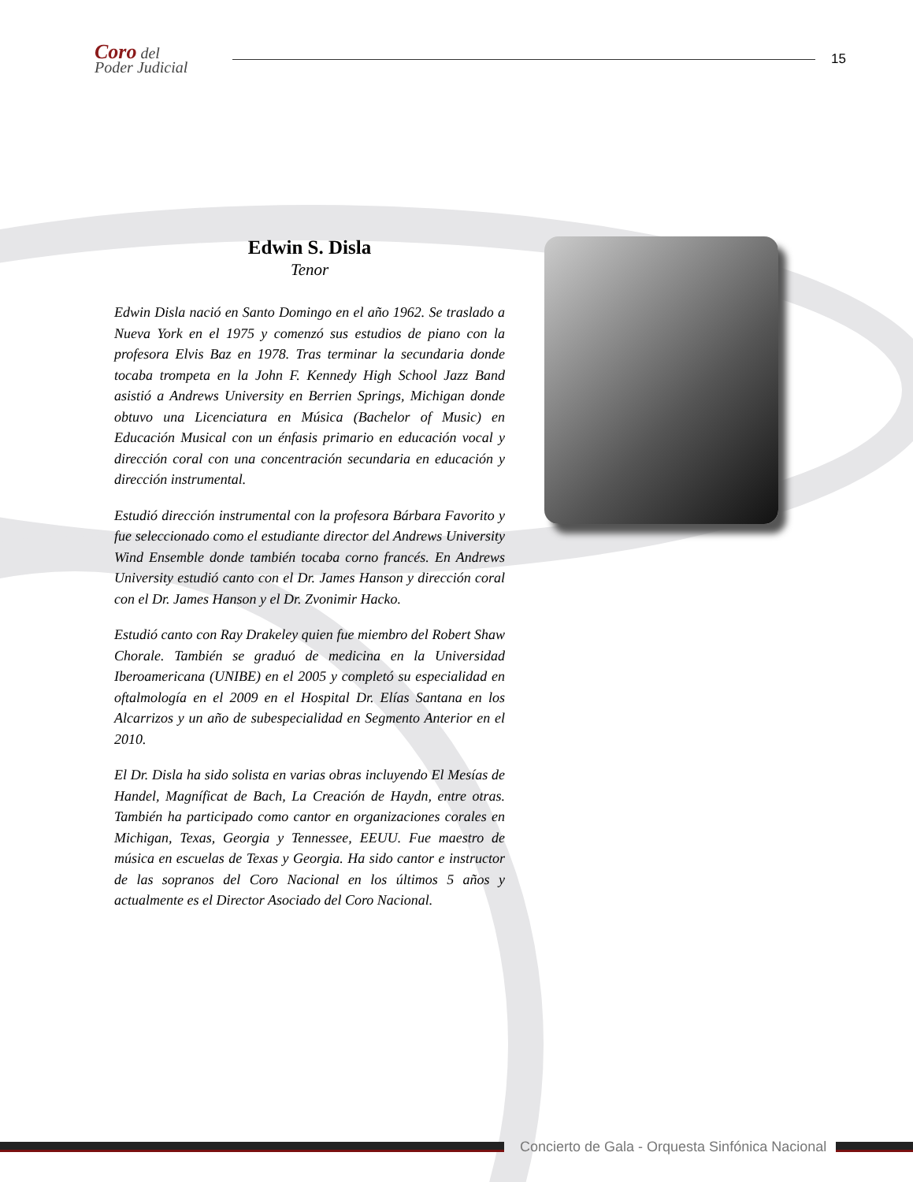Coro del
Poder Judicial
15
Edwin S. Disla
Tenor
Edwin Disla nació en Santo Domingo en el año 1962. Se traslado a Nueva York en el 1975 y comenzó sus estudios de piano con la profesora Elvis Baz en 1978. Tras terminar la secundaria donde tocaba trompeta en la John F. Kennedy High School Jazz Band asistió a Andrews University en Berrien Springs, Michigan donde obtuvo una Licenciatura en Música (Bachelor of Music) en Educación Musical con un énfasis primario en educación vocal y dirección coral con una concentración secundaria en educación y dirección instrumental.
Estudió dirección instrumental con la profesora Bárbara Favorito y fue seleccionado como el estudiante director del Andrews University Wind Ensemble donde también tocaba corno francés. En Andrews University estudió canto con el Dr. James Hanson y dirección coral con el Dr. James Hanson y el Dr. Zvonimir Hacko.
Estudió canto con Ray Drakeley quien fue miembro del Robert Shaw Chorale. También se graduó de medicina en la Universidad Iberoamericana (UNIBE) en el 2005 y completó su especialidad en oftalmología en el 2009 en el Hospital Dr. Elías Santana en los Alcarrizos y un año de subespecialidad en Segmento Anterior en el 2010.
El Dr. Disla ha sido solista en varias obras incluyendo El Mesías de Handel, Magníficat de Bach, La Creación de Haydn, entre otras. También ha participado como cantor en organizaciones corales en Michigan, Texas, Georgia y Tennessee, EEUU. Fue maestro de música en escuelas de Texas y Georgia. Ha sido cantor e instructor de las sopranos del Coro Nacional en los últimos 5 años y actualmente es el Director Asociado del Coro Nacional.
Concierto de Gala - Orquesta Sinfónica Nacional